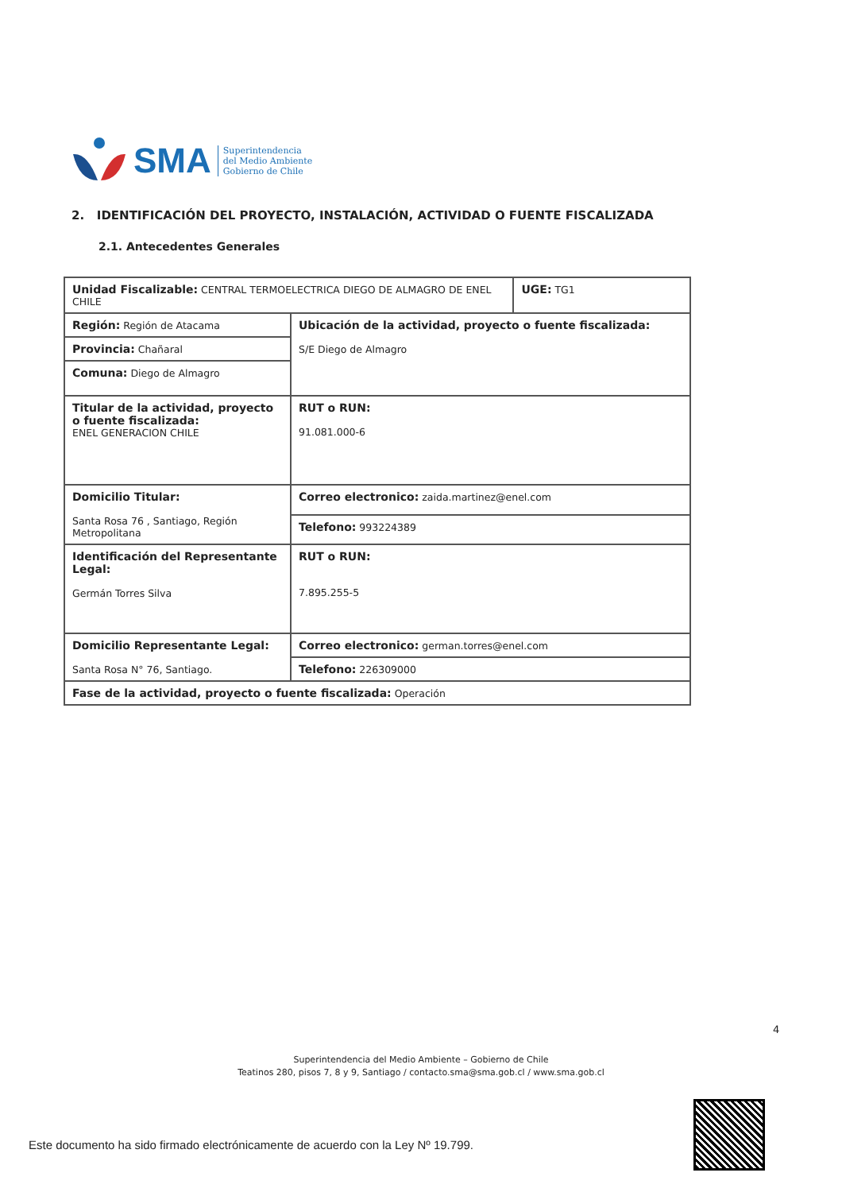SMA
Superintendencia
del Medio Ambiente
Gobierno de Chile
2. IDENTIFICACIÓN DEL PROYECTO, INSTALACIÓN, ACTIVIDAD O FUENTE FISCALIZADA
2.1. Antecedentes Generales
| Unidad Fiscalizable: CENTRAL TERMOELECTRICA DIEGO DE ALMAGRO DE ENEL CHILE | | UGE: TG1 |
| Región: Región de Atacama | Ubicación de la actividad, proyecto o fuente fiscalizada: S/E Diego de Almagro | |
| Provincia: Chañaral | | |
| Comuna: Diego de Almagro | | |
| Titular de la actividad, proyecto o fuente fiscalizada: ENEL GENERACION CHILE | RUT o RUN: 91.081.000-6 | |
| Domicilio Titular: Santa Rosa 76 , Santiago, Región Metropolitana | Correo electronico: zaida.martinez@enel.com | |
| | Telefono: 993224389 | |
| Identificación del Representante Legal: Germán Torres Silva | RUT o RUN: 7.895.255-5 | |
| Domicilio Representante Legal: Santa Rosa N° 76, Santiago. | Correo electronico: german.torres@enel.com | |
| | Telefono: 226309000 | |
| Fase de la actividad, proyecto o fuente fiscalizada: Operación | | |
4
Superintendencia del Medio Ambiente – Gobierno de Chile
Teatinos 280, pisos 7, 8 y 9, Santiago / contacto.sma@sma.gob.cl / www.sma.gob.cl
Este documento ha sido firmado electrónicamente de acuerdo con la Ley Nº 19.799.